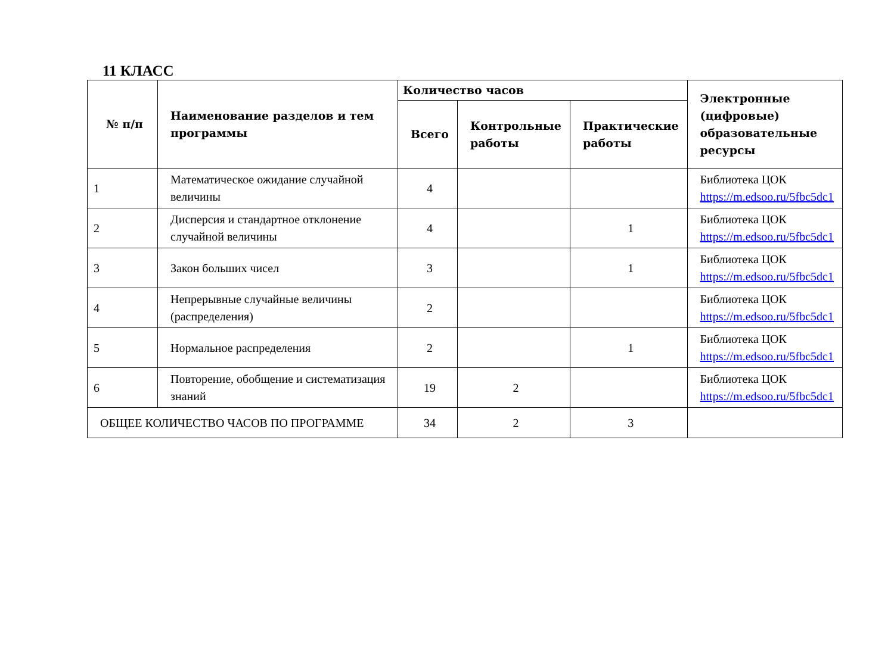11 КЛАСС
| № п/п | Наименование разделов и тем программы | Количество часов | | | Электронные (цифровые) образовательные ресурсы |
| --- | --- | --- | --- | --- | --- |
| | | Всего | Контрольные работы | Практические работы | |
| 1 | Математическое ожидание случайной величины | 4 | | | Библиотека ЦОК https://m.edsoo.ru/5fbc5dc1 |
| 2 | Дисперсия и стандартное отклонение случайной величины | 4 | | 1 | Библиотека ЦОК https://m.edsoo.ru/5fbc5dc1 |
| 3 | Закон больших чисел | 3 | | 1 | Библиотека ЦОК https://m.edsoo.ru/5fbc5dc1 |
| 4 | Непрерывные случайные величины (распределения) | 2 | | | Библиотека ЦОК https://m.edsoo.ru/5fbc5dc1 |
| 5 | Нормальное распределения | 2 | | 1 | Библиотека ЦОК https://m.edsoo.ru/5fbc5dc1 |
| 6 | Повторение, обобщение и систематизация знаний | 19 | 2 | | Библиотека ЦОК https://m.edsoo.ru/5fbc5dc1 |
| ОБЩЕЕ КОЛИЧЕСТВО ЧАСОВ ПО ПРОГРАММЕ | | 34 | 2 | 3 | |